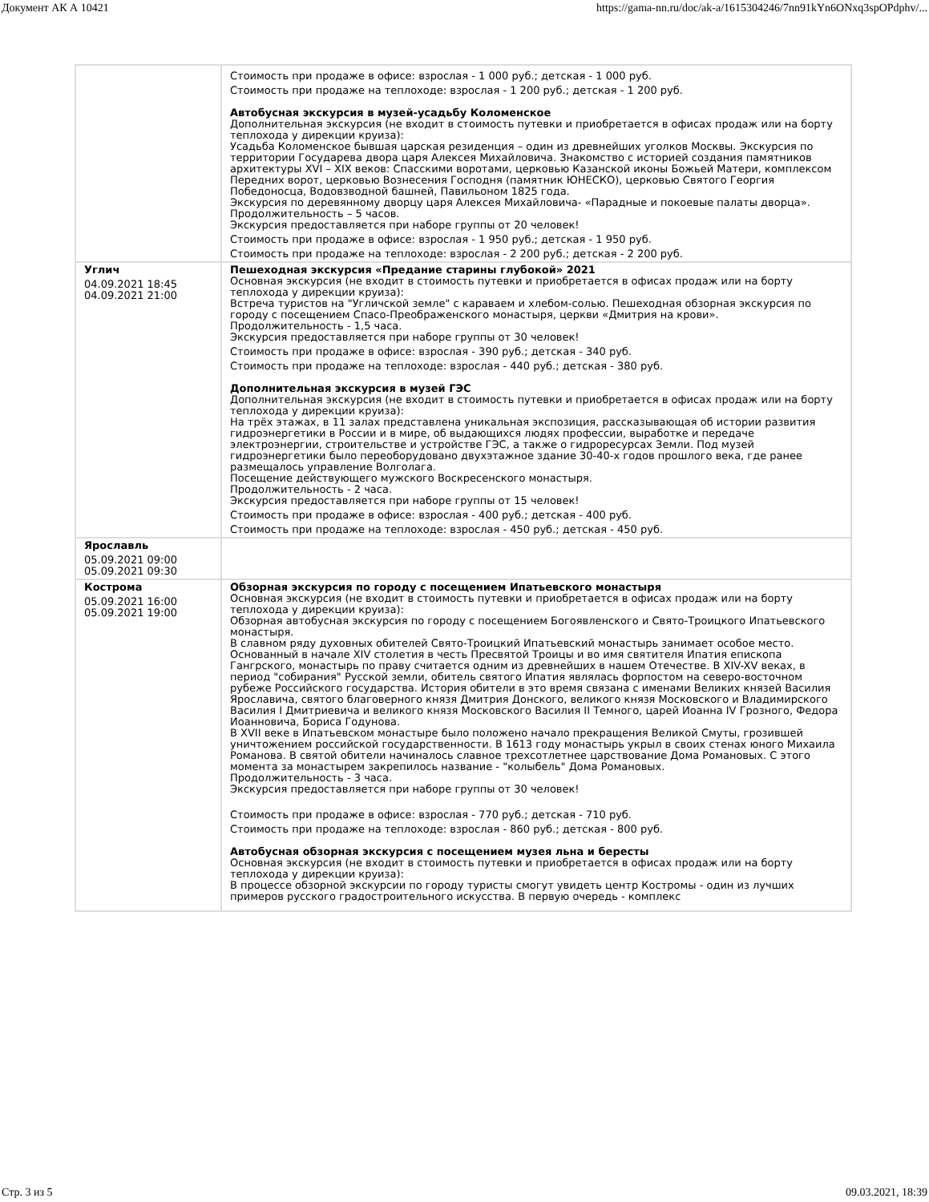Документ АК А 10421 https://gama-nn.ru/doc/ak-a/1615304246/7nn91kYn6ONxq3spOPdphv/...
| | Стоимость при продаже в офисе: взрослая - 1 000 руб.; детская - 1 000 руб. Стоимость при продаже на теплоходе: взрослая - 1 200 руб.; детская - 1 200 руб. Автобусная экскурсия в музей-усадьбу Коломенское Дополнительная экскурсия (не входит в стоимость путевки и приобретается в офисах продаж или на борту теплохода у дирекции круиза): Усадьба Коломенское бывшая царская резиденция – один из древнейших уголков Москвы. Экскурсия по территории Государева двора царя Алексея Михайловича. Знакомство с историей создания памятников архитектуры XVI – XIX веков: Спасскими воротами, церковью Казанской иконы Божьей Матери, комплексом Передних ворот, церковью Вознесения Господня (памятник ЮНЕСКО), церковью Святого Георгия Победоносца, Водовзводной башней, Павильоном 1825 года. Экскурсия по деревянному дворцу царя Алексея Михайловича- «Парадные и покоевые палаты дворца». Продолжительность – 5 часов. Экскурсия предоставляется при наборе группы от 20 человек! Стоимость при продаже в офисе: взрослая - 1 950 руб.; детская - 1 950 руб. Стоимость при продаже на теплоходе: взрослая - 2 200 руб.; детская - 2 200 руб. |
| Углич 04.09.2021 18:45 04.09.2021 21:00 | Пешеходная экскурсия «Предание старины глубокой» 2021 Основная экскурсия (не входит в стоимость путевки и приобретается в офисах продаж или на борту теплохода у дирекции круиза): Встреча туристов на "Угличской земле" с караваем и хлебом-солью. Пешеходная обзорная экскурсия по городу с посещением Спасо-Преображенского монастыря, церкви «Дмитрия на крови». Продолжительность - 1,5 часа. Экскурсия предоставляется при наборе группы от 30 человек! Стоимость при продаже в офисе: взрослая - 390 руб.; детская - 340 руб. Стоимость при продаже на теплоходе: взрослая - 440 руб.; детская - 380 руб. Дополнительная экскурсия в музей ГЭС Дополнительная экскурсия (не входит в стоимость путевки и приобретается в офисах продаж или на борту теплохода у дирекции круиза): На трёх этажах, в 11 залах представлена уникальная экспозиция, рассказывающая об истории развития гидроэнергетики в России и в мире, об выдающихся людях профессии, выработке и передаче электроэнергии, строительстве и устройстве ГЭС, а также о гидроресурсах Земли. Под музей гидроэнергетики было переоборудовано двухэтажное здание 30-40-х годов прошлого века, где ранее размещалось управление Волголага. Посещение действующего мужского Воскресенского монастыря. Продолжительность - 2 часа. Экскурсия предоставляется при наборе группы от 15 человек! Стоимость при продаже в офисе: взрослая - 400 руб.; детская - 400 руб. Стоимость при продаже на теплоходе: взрослая - 450 руб.; детская - 450 руб. |
| Ярославль 05.09.2021 09:00 05.09.2021 09:30 | |
| Кострома 05.09.2021 16:00 05.09.2021 19:00 | Обзорная экскурсия по городу с посещением Ипатьевского монастыря Основная экскурсия (не входит в стоимость путевки и приобретается в офисах продаж или на борту теплохода у дирекции круиза): Обзорная автобусная экскурсия по городу с посещением Богоявленского и Свято-Троицкого Ипатьевского монастыря. В славном ряду духовных обителей Свято-Троицкий Ипатьевский монастырь занимает особое место. Основанный в начале XIV столетия в честь Пресвятой Троицы и во имя святителя Ипатия епископа Гангрского, монастырь по праву считается одним из древнейших в нашем Отечестве. В XIV-XV веках, в период "собирания" Русской земли, обитель святого Ипатия являлась форпостом на северо-восточном рубеже Российского государства. История обители в это время связана с именами Великих князей Василия Ярославича, святого благоверного князя Дмитрия Донского, великого князя Московского и Владимирского Василия I Дмитриевича и великого князя Московского Василия II Темного, царей Иоанна IV Грозного, Федора Иоанновича, Бориса Годунова. В XVII веке в Ипатьевском монастыре было положено начало прекращения Великой Смуты, грозившей уничтожением российской государственности. В 1613 году монастырь укрыл в своих стенах юного Михаила Романова. В святой обители начиналось славное трехсотлетнее царствование Дома Романовых. С этого момента за монастырем закрепилось название - "колыбель" Дома Романовых. Продолжительность - 3 часа. Экскурсия предоставляется при наборе группы от 30 человек! Стоимость при продаже в офисе: взрослая - 770 руб.; детская - 710 руб. Стоимость при продаже на теплоходе: взрослая - 860 руб.; детская - 800 руб. Автобусная обзорная экскурсия с посещением музея льна и бересты Основная экскурсия (не входит в стоимость путевки и приобретается в офисах продаж или на борту теплохода у дирекции круиза): В процессе обзорной экскурсии по городу туристы смогут увидеть центр Костромы - один из лучших примеров русского градостроительного искусства. В первую очередь - комплекс |
Стр. 3 из 5 09.03.2021, 18:39